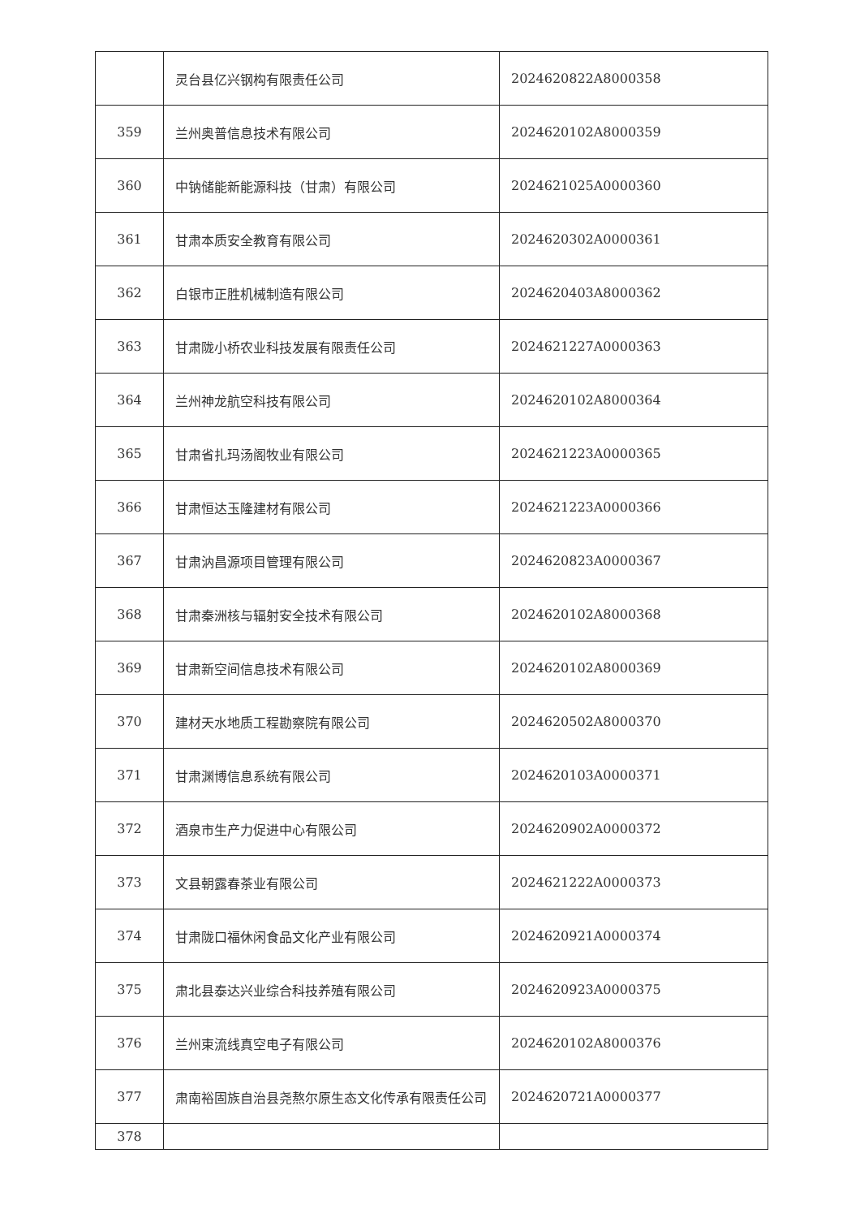| | 灵台县亿兴钢构有限责任公司 | 2024620822A8000358 |
| 359 | 兰州奥普信息技术有限公司 | 2024620102A8000359 |
| 360 | 中钠储能新能源科技（甘肃）有限公司 | 2024621025A0000360 |
| 361 | 甘肃本质安全教育有限公司 | 2024620302A0000361 |
| 362 | 白银市正胜机械制造有限公司 | 2024620403A8000362 |
| 363 | 甘肃陇小桥农业科技发展有限责任公司 | 2024621227A0000363 |
| 364 | 兰州神龙航空科技有限公司 | 2024620102A8000364 |
| 365 | 甘肃省扎玛汤阁牧业有限公司 | 2024621223A0000365 |
| 366 | 甘肃恒达玉隆建材有限公司 | 2024621223A0000366 |
| 367 | 甘肃汭昌源项目管理有限公司 | 2024620823A0000367 |
| 368 | 甘肃秦洲核与辐射安全技术有限公司 | 2024620102A8000368 |
| 369 | 甘肃新空间信息技术有限公司 | 2024620102A8000369 |
| 370 | 建材天水地质工程勘察院有限公司 | 2024620502A8000370 |
| 371 | 甘肃渊博信息系统有限公司 | 2024620103A0000371 |
| 372 | 酒泉市生产力促进中心有限公司 | 2024620902A0000372 |
| 373 | 文县朝露春茶业有限公司 | 2024621222A0000373 |
| 374 | 甘肃陇口福休闲食品文化产业有限公司 | 2024620921A0000374 |
| 375 | 肃北县泰达兴业综合科技养殖有限公司 | 2024620923A0000375 |
| 376 | 兰州束流线真空电子有限公司 | 2024620102A8000376 |
| 377 | 肃南裕固族自治县尧熬尔原生态文化传承有限责任公司 | 2024620721A0000377 |
| 378 | | |